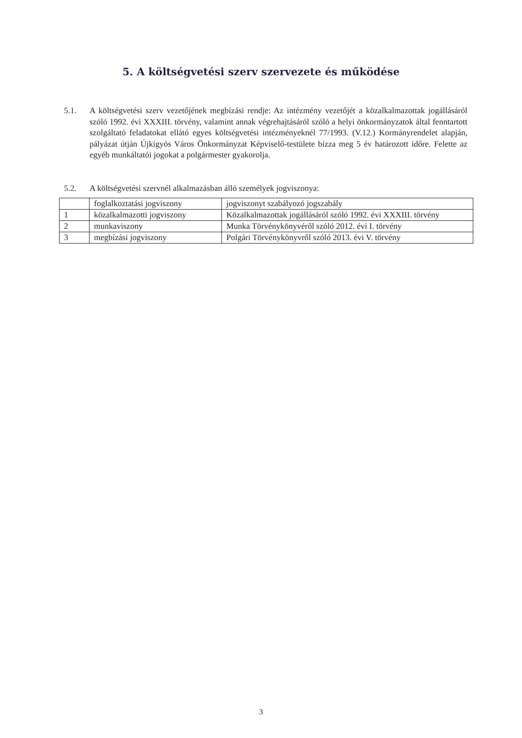5. A költségvetési szerv szervezete és működése
5.1. A költségvetési szerv vezetőjének megbízási rendje: Az intézmény vezetőjét a közalkalmazottak jogállásáról szóló 1992. évi XXXIII. törvény, valamint annak végrehajtásáról szóló a helyi önkormányzatok által fenntartott szolgáltató feladatokat ellátó egyes költségvetési intézményeknél 77/1993. (V.12.) Kormányrendelet alapján, pályázat útján Újkígyós Város Önkormányzat Képviselő-testülete bízza meg 5 év határozott időre. Felette az egyéb munkáltatói jogokat a polgármester gyakorolja.
5.2. A költségvetési szervnél alkalmazásban álló személyek jogviszonya:
| | foglalkoztatási jogviszony | jogviszonyt szabályozó jogszabály |
| 1 | közalkalmazotti jogviszony | Közalkalmazottak jogállásáról szóló 1992. évi XXXIII. törvény |
| 2 | munkaviszony | Munka Törvénykönyvéről szóló 2012. évi I. törvény |
| 3 | megbízási jogviszony | Polgári Törvénykönyvről szóló 2013. évi V. törvény |
3